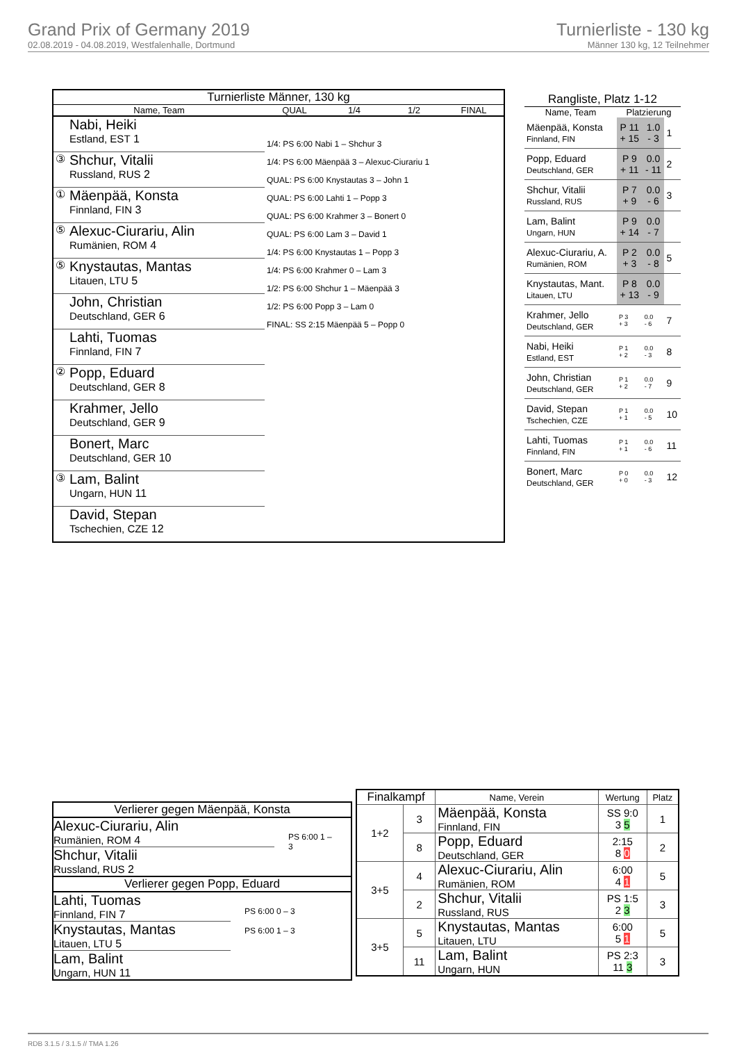Grand Prix of Germany 2019
02.08.2019 - 04.08.2019, Westfalenhalle, Dortmund
Turnierliste - 130 kg
Männer 130 kg, 12 Teilnehmer
| Turnierliste Männer, 130 kg | | | | | |
| --- | --- | --- | --- | --- | --- |
| Name, Team | | QUAL | 1/4 | 1/2 | FINAL |
| | Nabi, Heiki Estland, EST 1 | 1/4: PS 6:00 Nabi 1 – Shchur 3 1/4: PS 6:00 Mäenpää 3 – Alexuc-Ciurariu 1 QUAL: PS 6:00 Knystautas 3 – John 1 QUAL: PS 6:00 Lahti 1 – Popp 3 QUAL: PS 6:00 Krahmer 3 – Bonert 0 QUAL: PS 6:00 Lam 3 – David 1 1/4: PS 6:00 Knystautas 1 – Popp 3 1/4: PS 6:00 Krahmer 0 – Lam 3 1/2: PS 6:00 Shchur 1 – Mäenpää 3 1/2: PS 6:00 Popp 3 – Lam 0 FINAL: SS 2:15 Mäenpää 5 – Popp 0 | | | |
| ③ | Shchur, Vitalii Russland, RUS 2 | | | | |
| ① | Mäenpää, Konsta Finnland, FIN 3 | | | | |
| ⑤ | Alexuc-Ciurariu, Alin Rumänien, ROM 4 | | | | |
| ⑤ | Knystautas, Mantas Litauen, LTU 5 | | | | |
| | John, Christian Deutschland, GER 6 | | | | |
| | Lahti, Tuomas Finnland, FIN 7 | | | | |
| ② | Popp, Eduard Deutschland, GER 8 | | | | |
| | Krahmer, Jello Deutschland, GER 9 | | | | |
| | Bonert, Marc Deutschland, GER 10 | | | | |
| ③ | Lam, Balint Ungarn, HUN 11 | | | | |
| | David, Stepan Tschechien, CZE 12 | | | | |
| Rangliste, Platz 1-12 | | | |
| --- | --- | --- | --- |
| Name, Team | Platzierung | | |
| Mäenpää, Konsta Finnland, FIN | P 11 + 15 | 1.0 - 3 | 1 |
| Popp, Eduard Deutschland, GER | P 9 + 11 | 0.0 - 11 | 2 |
| Shchur, Vitalii Russland, RUS | P 7 + 9 | 0.0 - 6 | 3 |
| Lam, Balint Ungarn, HUN | P 9 + 14 | 0.0 - 7 | |
| Alexuc-Ciurariu, A. Rumänien, ROM | P 2 + 3 | 0.0 - 8 | 5 |
| Knystautas, Mant. Litauen, LTU | P 8 + 13 | 0.0 - 9 | |
| Krahmer, Jello Deutschland, GER | P 3 + 3 | 0.0 - 6 | 7 |
| Nabi, Heiki Estland, EST | P 1 + 2 | 0.0 - 3 | 8 |
| John, Christian Deutschland, GER | P 1 + 2 | 0.0 - 7 | 9 |
| David, Stepan Tschechien, CZE | P 1 + 1 | 0.0 - 5 | 10 |
| Lahti, Tuomas Finnland, FIN | P 1 + 1 | 0.0 - 6 | 11 |
| Bonert, Marc Deutschland, GER | P 0 + 0 | 0.0 - 3 | 12 |
Verlierer gegen Mäenpää, Konsta
Alexuc-Ciurariu, Alin
Rumänien, ROM 4
Shchur, Vitalii
Russland, RUS 2
PS 6:00 1 – 3
Verlierer gegen Popp, Eduard
Lahti, Tuomas
Finnland, FIN 7
Knystautas, Mantas
Litauen, LTU 5
Lam, Balint
Ungarn, HUN 11
PS 6:00 0 – 3
PS 6:00 1 – 3
| Finalkampf | | Name, Verein | Wertung | Platz |
| --- | --- | --- | --- | --- |
| 1+2 | 3 | Mäenpää, Konsta Finnland, FIN | SS 9:0 3 5 | 1 |
| | 8 | Popp, Eduard Deutschland, GER | 2:15 8 0 | 2 |
| 3+5 | 4 | Alexuc-Ciurariu, Alin Rumänien, ROM | 6:00 4 1 | 5 |
| | 2 | Shchur, Vitalii Russland, RUS | PS 1:5 2 3 | 3 |
| 3+5 | 5 | Knystautas, Mantas Litauen, LTU | 6:00 5 1 | 5 |
| | 11 | Lam, Balint Ungarn, HUN | PS 2:3 11 3 | 3 |
RDB 3.1.5 / 3.1.5 // TMA 1.26